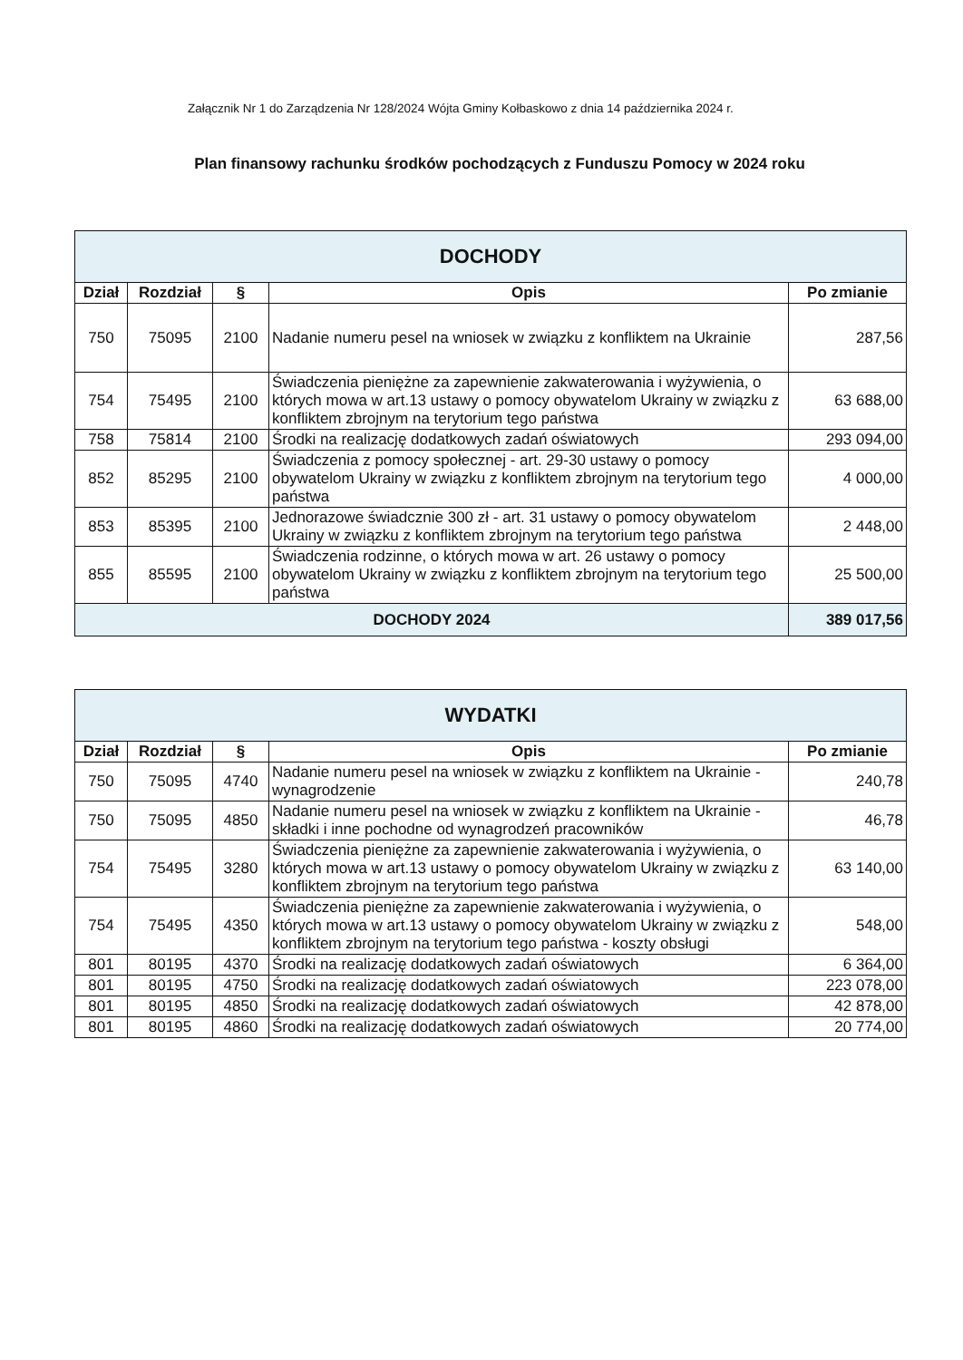Załącznik Nr 1 do Zarządzenia Nr 128/2024 Wójta Gminy Kołbaskowo z dnia 14 października 2024 r.
Plan finansowy rachunku środków pochodzących z Funduszu Pomocy w 2024 roku
| DOCHODY | | | | |
| Dział | Rozdział | § | Opis | Po zmianie |
| 750 | 75095 | 2100 | Nadanie numeru pesel na wniosek w związku z konfliktem na Ukrainie | 287,56 |
| 754 | 75495 | 2100 | Świadczenia pieniężne za zapewnienie zakwaterowania i wyżywienia, o których mowa w art.13 ustawy o pomocy obywatelom Ukrainy w związku z konfliktem zbrojnym na terytorium tego państwa | 63 688,00 |
| 758 | 75814 | 2100 | Środki na realizację dodatkowych zadań oświatowych | 293 094,00 |
| 852 | 85295 | 2100 | Świadczenia z pomocy społecznej - art. 29-30 ustawy o pomocy obywatelom Ukrainy w związku z konfliktem zbrojnym na terytorium tego państwa | 4 000,00 |
| 853 | 85395 | 2100 | Jednorazowe świadcznie 300 zł - art. 31 ustawy o pomocy obywatelom Ukrainy w związku z konfliktem zbrojnym na terytorium tego państwa | 2 448,00 |
| 855 | 85595 | 2100 | Świadczenia rodzinne, o których mowa w art. 26 ustawy o pomocy obywatelom Ukrainy w związku z konfliktem zbrojnym na terytorium tego państwa | 25 500,00 |
| DOCHODY 2024 | | | | 389 017,56 |
| WYDATKI | | | | |
| Dział | Rozdział | § | Opis | Po zmianie |
| 750 | 75095 | 4740 | Nadanie numeru pesel na wniosek w związku z konfliktem na Ukrainie - wynagrodzenie | 240,78 |
| 750 | 75095 | 4850 | Nadanie numeru pesel na wniosek w związku z konfliktem na Ukrainie - składki i inne pochodne od wynagrodzeń pracowników | 46,78 |
| 754 | 75495 | 3280 | Świadczenia pieniężne za zapewnienie zakwaterowania i wyżywienia, o których mowa w art.13 ustawy o pomocy obywatelom Ukrainy w związku z konfliktem zbrojnym na terytorium tego państwa | 63 140,00 |
| 754 | 75495 | 4350 | Świadczenia pieniężne za zapewnienie zakwaterowania i wyżywienia, o których mowa w art.13 ustawy o pomocy obywatelom Ukrainy w związku z konfliktem zbrojnym na terytorium tego państwa - koszty obsługi | 548,00 |
| 801 | 80195 | 4370 | Środki na realizację dodatkowych zadań oświatowych | 6 364,00 |
| 801 | 80195 | 4750 | Środki na realizację dodatkowych zadań oświatowych | 223 078,00 |
| 801 | 80195 | 4850 | Środki na realizację dodatkowych zadań oświatowych | 42 878,00 |
| 801 | 80195 | 4860 | Środki na realizację dodatkowych zadań oświatowych | 20 774,00 |